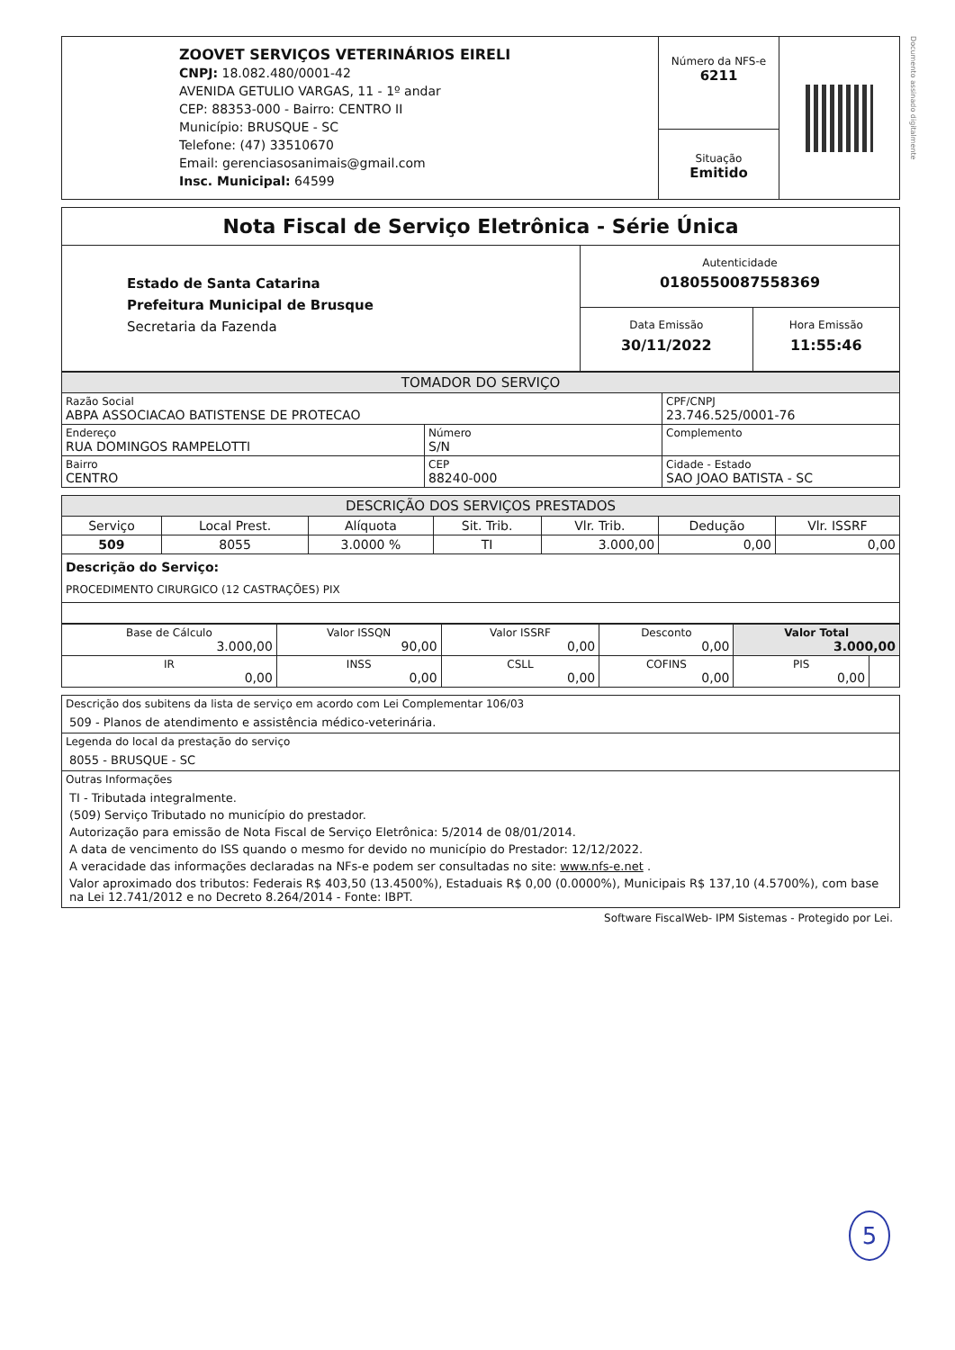Documento assinado digitalmente
| ZOOVET SERVIÇOS VETERINÁRIOS EIRELI CNPJ: 18.082.480/0001-42 AVENIDA GETULIO VARGAS, 11 - 1º andar CEP: 88353-000 - Bairro: CENTRO II Município: BRUSQUE - SC Telefone: (47) 33510670 Email: gerenciasosanimais@gmail.com Insc. Municipal: 64599 | Número da NFS-e 6211 | |
| | Situação Emitido | |
| Nota Fiscal de Serviço Eletrônica - Série Única | |
| Estado de Santa Catarina Prefeitura Municipal de Brusque Secretaria da Fazenda | Autenticidade 0180550087558369 |
| | / Data Emissão 30/11/2022 / Hora Emissão 11:55:46 / |
| TOMADOR DO SERVIÇO | | |
| Razão Social ABPA ASSOCIACAO BATISTENSE DE PROTECAO | | CPF/CNPJ 23.746.525/0001-76 |
| Endereço RUA DOMINGOS RAMPELOTTI | Número S/N | Complemento |
| Bairro CENTRO | CEP 88240-000 | Cidade - Estado SAO JOAO BATISTA - SC |
| DESCRIÇÃO DOS SERVIÇOS PRESTADOS | | | | | | |
| Serviço | Local Prest. | Alíquota | Sit. Trib. | Vlr. Trib. | Dedução | Vlr. ISSRF |
| 509 | 8055 | 3.0000 % | TI | 3.000,00 | 0,00 | 0,00 |
| Descrição do Serviço: PROCEDIMENTO CIRURGICO (12 CASTRAÇÕES) PIX | | | | | | |
| Base de Cálculo 3.000,00 | Valor ISSQN 90,00 | Valor ISSRF 0,00 | Desconto 0,00 | Valor Total 3.000,00 | |
| IR 0,00 | INSS 0,00 | CSLL 0,00 | COFINS 0,00 | PIS 0,00 | |
Descrição dos subitens da lista de serviço em acordo com Lei Complementar 106/03
509 - Planos de atendimento e assistência médico-veterinária.
Legenda do local da prestação do serviço
8055 - BRUSQUE - SC
Outras Informações
TI - Tributada integralmente.
(509) Serviço Tributado no município do prestador.
Autorização para emissão de Nota Fiscal de Serviço Eletrônica: 5/2014 de 08/01/2014.
A data de vencimento do ISS quando o mesmo for devido no município do Prestador: 12/12/2022.
A veracidade das informações declaradas na NFs-e podem ser consultadas no site: www.nfs-e.net .
Valor aproximado dos tributos: Federais R$ 403,50 (13.4500%), Estaduais R$ 0,00 (0.0000%), Municipais R$ 137,10 (4.5700%), com base na Lei 12.741/2012 e no Decreto 8.264/2014 - Fonte: IBPT.
Software FiscalWeb- IPM Sistemas - Protegido por Lei.
5